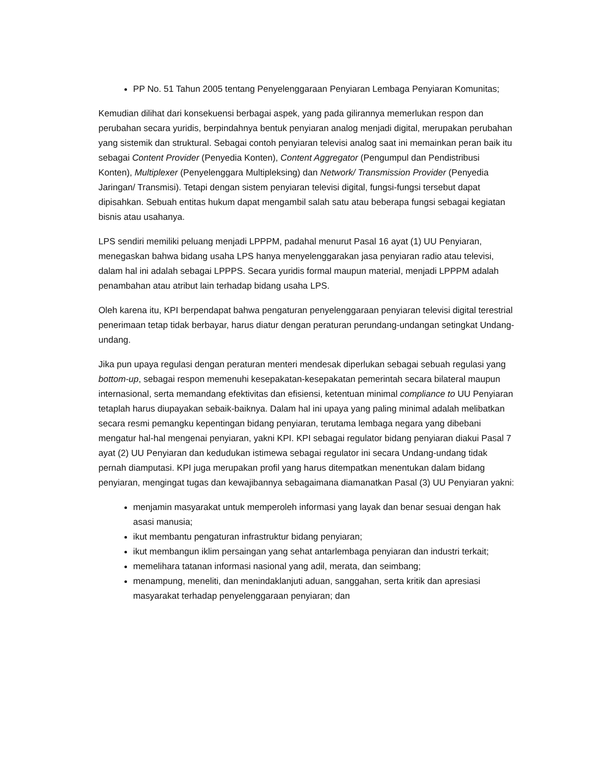PP No. 51 Tahun 2005 tentang Penyelenggaraan Penyiaran Lembaga Penyiaran Komunitas;
Kemudian dilihat dari konsekuensi berbagai aspek, yang pada gilirannya memerlukan respon dan perubahan secara yuridis, berpindahnya bentuk penyiaran analog menjadi digital, merupakan perubahan yang sistemik dan struktural. Sebagai contoh penyiaran televisi analog saat ini memainkan peran baik itu sebagai Content Provider (Penyedia Konten), Content Aggregator (Pengumpul dan Pendistribusi Konten), Multiplexer (Penyelenggara Multipleksing) dan Network/ Transmission Provider (Penyedia Jaringan/ Transmisi). Tetapi dengan sistem penyiaran televisi digital, fungsi-fungsi tersebut dapat dipisahkan. Sebuah entitas hukum dapat mengambil salah satu atau beberapa fungsi sebagai kegiatan bisnis atau usahanya.
LPS sendiri memiliki peluang menjadi LPPPM, padahal menurut Pasal 16 ayat (1) UU Penyiaran, menegaskan bahwa bidang usaha LPS hanya menyelenggarakan jasa penyiaran radio atau televisi, dalam hal ini adalah sebagai LPPPS. Secara yuridis formal maupun material, menjadi LPPPM adalah penambahan atau atribut lain terhadap bidang usaha LPS.
Oleh karena itu, KPI berpendapat bahwa pengaturan penyelenggaraan penyiaran televisi digital terestrial penerimaan tetap tidak berbayar, harus diatur dengan peraturan perundang-undangan setingkat Undang-undang.
Jika pun upaya regulasi dengan peraturan menteri mendesak diperlukan sebagai sebuah regulasi yang bottom-up, sebagai respon memenuhi kesepakatan-kesepakatan pemerintah secara bilateral maupun internasional, serta memandang efektivitas dan efisiensi, ketentuan minimal compliance to UU Penyiaran tetaplah harus diupayakan sebaik-baiknya. Dalam hal ini upaya yang paling minimal adalah melibatkan secara resmi pemangku kepentingan bidang penyiaran, terutama lembaga negara yang dibebani mengatur hal-hal mengenai penyiaran, yakni KPI. KPI sebagai regulator bidang penyiaran diakui Pasal 7 ayat (2) UU Penyiaran dan kedudukan istimewa sebagai regulator ini secara Undang-undang tidak pernah diamputasi. KPI juga merupakan profil yang harus ditempatkan menentukan dalam bidang penyiaran, mengingat tugas dan kewajibannya sebagaimana diamanatkan Pasal (3) UU Penyiaran yakni:
menjamin masyarakat untuk memperoleh informasi yang layak dan benar sesuai dengan hak asasi manusia;
ikut membantu pengaturan infrastruktur bidang penyiaran;
ikut membangun iklim persaingan yang sehat antarlembaga penyiaran dan industri terkait;
memelihara tatanan informasi nasional yang adil, merata, dan seimbang;
menampung, meneliti, dan menindaklanjuti aduan, sanggahan, serta kritik dan apresiasi masyarakat terhadap penyelenggaraan penyiaran; dan